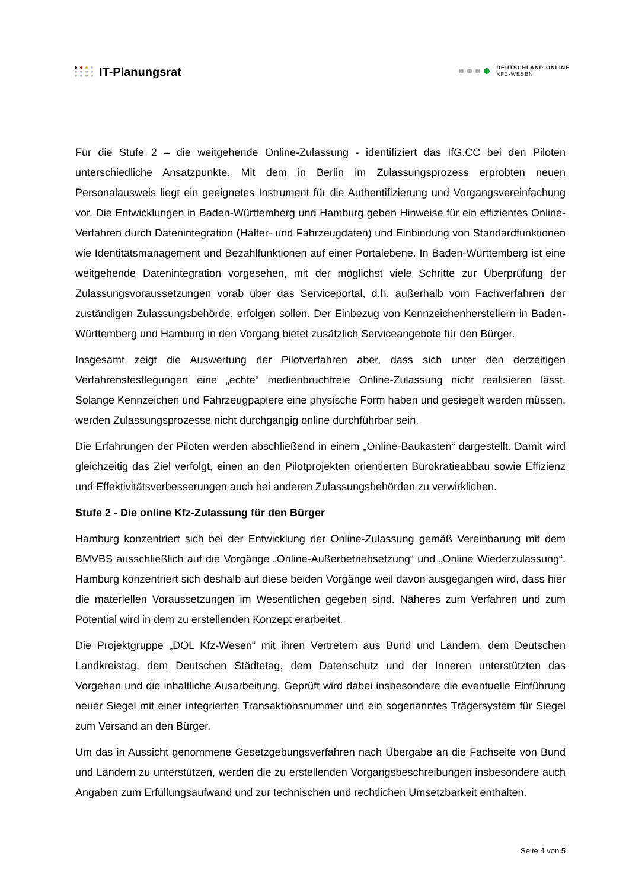IT-Planungsrat
DEUTSCHLAND-ONLINE
KFZ-WESEN
Für die Stufe 2 – die weitgehende Online-Zulassung - identifiziert das IfG.CC bei den Piloten unterschiedliche Ansatzpunkte. Mit dem in Berlin im Zulassungsprozess erprobten neuen Personalausweis liegt ein geeignetes Instrument für die Authentifizierung und Vorgangsvereinfachung vor. Die Entwicklungen in Baden-Württemberg und Hamburg geben Hinweise für ein effizientes Online-Verfahren durch Datenintegration (Halter- und Fahrzeugdaten) und Einbindung von Standardfunktionen wie Identitätsmanagement und Bezahlfunktionen auf einer Portalebene. In Baden-Württemberg ist eine weitgehende Datenintegration vorgesehen, mit der möglichst viele Schritte zur Überprüfung der Zulassungsvoraussetzungen vorab über das Serviceportal, d.h. außerhalb vom Fachverfahren der zuständigen Zulassungsbehörde, erfolgen sollen. Der Einbezug von Kennzeichenherstellern in Baden-Württemberg und Hamburg in den Vorgang bietet zusätzlich Serviceangebote für den Bürger.
Insgesamt zeigt die Auswertung der Pilotverfahren aber, dass sich unter den derzeitigen Verfahrensfestlegungen eine „echte“ medienbruchfreie Online-Zulassung nicht realisieren lässt. Solange Kennzeichen und Fahrzeugpapiere eine physische Form haben und gesiegelt werden müssen, werden Zulassungsprozesse nicht durchgängig online durchführbar sein.
Die Erfahrungen der Piloten werden abschließend in einem „Online-Baukasten“ dargestellt. Damit wird gleichzeitig das Ziel verfolgt, einen an den Pilotprojekten orientierten Bürokratieabbau sowie Effizienz und Effektivitätsverbesserungen auch bei anderen Zulassungsbehörden zu verwirklichen.
Stufe 2 - Die online Kfz-Zulassung für den Bürger
Hamburg konzentriert sich bei der Entwicklung der Online-Zulassung gemäß Vereinbarung mit dem BMVBS ausschließlich auf die Vorgänge „Online-Außerbetriebsetzung“ und „Online Wiederzulassung“. Hamburg konzentriert sich deshalb auf diese beiden Vorgänge weil davon ausgegangen wird, dass hier die materiellen Voraussetzungen im Wesentlichen gegeben sind. Näheres zum Verfahren und zum Potential wird in dem zu erstellenden Konzept erarbeitet.
Die Projektgruppe „DOL Kfz-Wesen“ mit ihren Vertretern aus Bund und Ländern, dem Deutschen Landkreistag, dem Deutschen Städtetag, dem Datenschutz und der Inneren unterstützten das Vorgehen und die inhaltliche Ausarbeitung. Geprüft wird dabei insbesondere die eventuelle Einführung neuer Siegel mit einer integrierten Transaktionsnummer und ein sogenanntes Trägersystem für Siegel zum Versand an den Bürger.
Um das in Aussicht genommene Gesetzgebungsverfahren nach Übergabe an die Fachseite von Bund und Ländern zu unterstützen, werden die zu erstellenden Vorgangsbeschreibungen insbesondere auch Angaben zum Erfüllungsaufwand und zur technischen und rechtlichen Umsetzbarkeit enthalten.
Seite 4 von 5